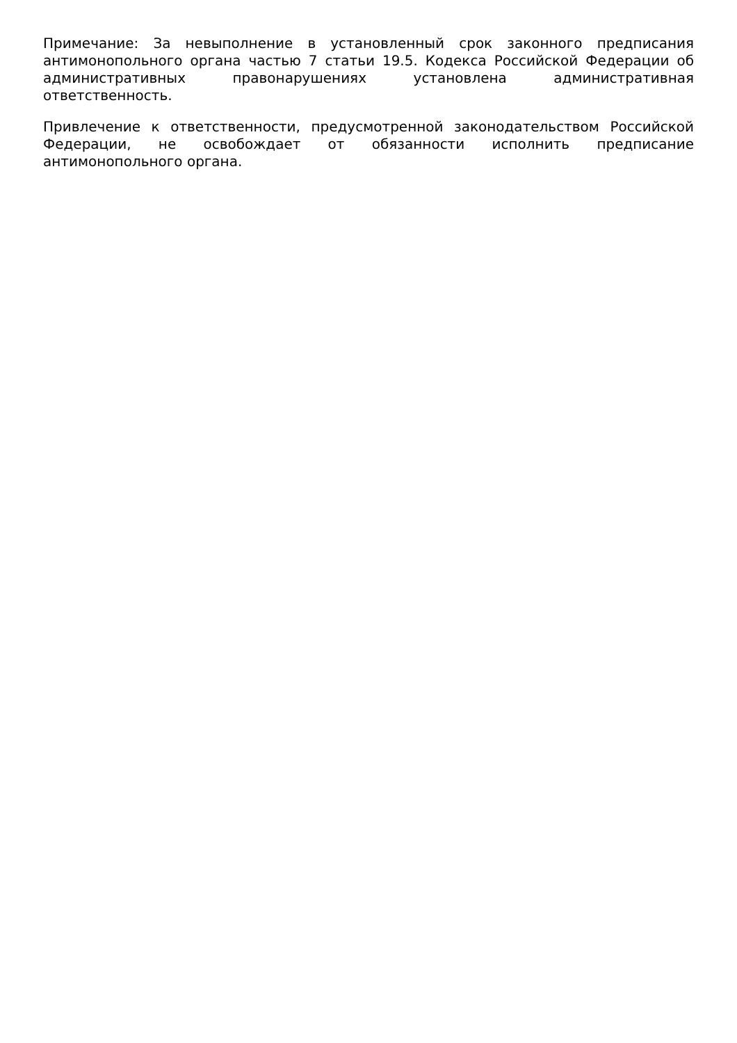Примечание: За невыполнение в установленный срок законного предписания антимонопольного органа частью 7 статьи 19.5. Кодекса Российской Федерации об административных правонарушениях установлена административная ответственность.
Привлечение к ответственности, предусмотренной законодательством Российской Федерации, не освобождает от обязанности исполнить предписание антимонопольного органа.